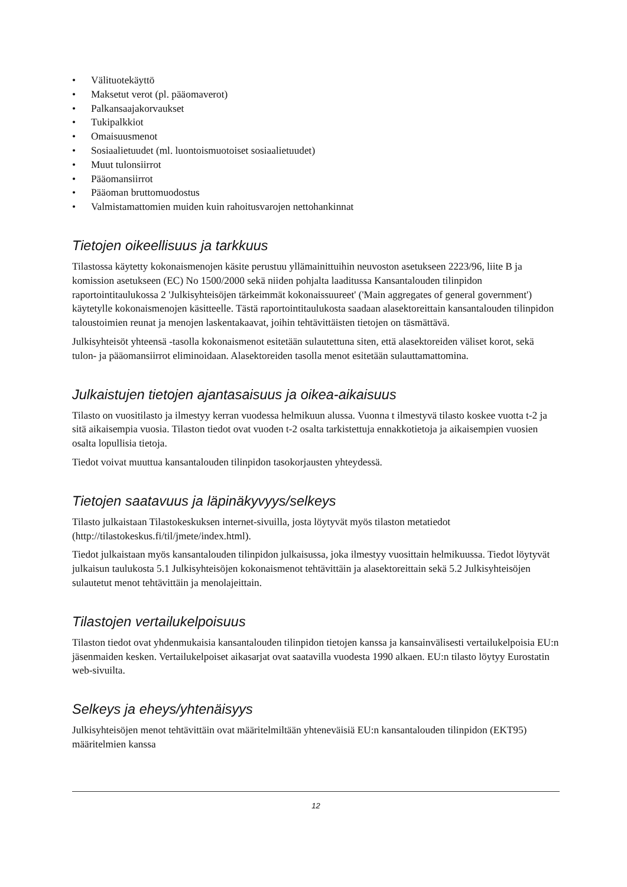• Välituotekäyttö
• Maksetut verot (pl. pääomaverot)
• Palkansaajakorvaukset
• Tukipalkkiot
• Omaisuusmenot
• Sosiaalietuudet (ml. luontoismuotoiset sosiaalietuudet)
• Muut tulonsiirrot
• Pääomansiirrot
• Pääoman bruttomuodostus
• Valmistamattomien muiden kuin rahoitusvarojen nettohankinnat
Tietojen oikeellisuus ja tarkkuus
Tilastossa käytetty kokonaismenojen käsite perustuu yllämainittuihin neuvoston asetukseen 2223/96, liite B ja komission asetukseen (EC) No 1500/2000 sekä niiden pohjalta laaditussa Kansantalouden tilinpidon raportointitaulukossa 2 'Julkisyhteisöjen tärkeimmät kokonaissuureet' ('Main aggregates of general government') käytetylle kokonaismenojen käsitteelle. Tästä raportointitaulukosta saadaan alasektoreittain kansantalouden tilinpidon taloustoimien reunat ja menojen laskentakaavat, joihin tehtävittäisten tietojen on täsmättävä.
Julkisyhteisöt yhteensä -tasolla kokonaismenot esitetään sulautettuna siten, että alasektoreiden väliset korot, sekä tulon- ja pääomansiirrot eliminoidaan. Alasektoreiden tasolla menot esitetään sulauttamattomina.
Julkaistujen tietojen ajantasaisuus ja oikea-aikaisuus
Tilasto on vuositilasto ja ilmestyy kerran vuodessa helmikuun alussa. Vuonna t ilmestyvä tilasto koskee vuotta t-2 ja sitä aikaisempia vuosia. Tilaston tiedot ovat vuoden t-2 osalta tarkistettuja ennakkotietoja ja aikaisempien vuosien osalta lopullisia tietoja.
Tiedot voivat muuttua kansantalouden tilinpidon tasokorjausten yhteydessä.
Tietojen saatavuus ja läpinäkyvyys/selkeys
Tilasto julkaistaan Tilastokeskuksen internet-sivuilla, josta löytyvät myös tilaston metatiedot (http://tilastokeskus.fi/til/jmete/index.html).
Tiedot julkaistaan myös kansantalouden tilinpidon julkaisussa, joka ilmestyy vuosittain helmikuussa. Tiedot löytyvät julkaisun taulukosta 5.1 Julkisyhteisöjen kokonaismenot tehtävittäin ja alasektoreittain sekä 5.2 Julkisyhteisöjen sulautetut menot tehtävittäin ja menolajeittain.
Tilastojen vertailukelpoisuus
Tilaston tiedot ovat yhdenmukaisia kansantalouden tilinpidon tietojen kanssa ja kansainvälisesti vertailukelpoisia EU:n jäsenmaiden kesken. Vertailukelpoiset aikasarjat ovat saatavilla vuodesta 1990 alkaen. EU:n tilasto löytyy Eurostatin web-sivuilta.
Selkeys ja eheys/yhtenäisyys
Julkisyhteisöjen menot tehtävittäin ovat määritelmiltään yhteneväisiä EU:n kansantalouden tilinpidon (EKT95) määritelmien kanssa
12